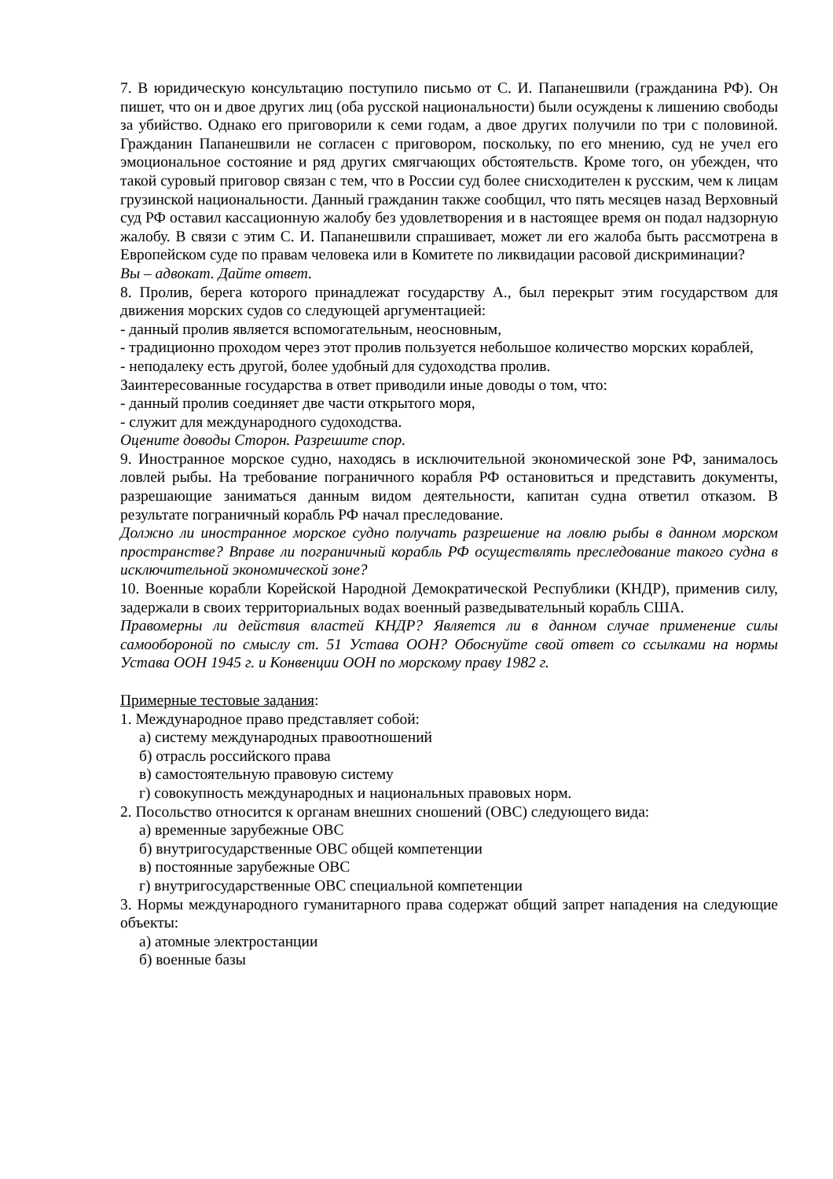7. В юридическую консультацию поступило письмо от С. И. Папанешвили (гражданина РФ). Он пишет, что он и двое других лиц (оба русской национальности) были осуждены к лишению свободы за убийство. Однако его приговорили к семи годам, а двое других получили по три с половиной. Гражданин Папанешвили не согласен с приговором, поскольку, по его мнению, суд не учел его эмоциональное состояние и ряд других смягчающих обстоятельств. Кроме того, он убежден, что такой суровый приговор связан с тем, что в России суд более снисходителен к русским, чем к лицам грузинской национальности. Данный гражданин также сообщил, что пять месяцев назад Верховный суд РФ оставил кассационную жалобу без удовлетворения и в настоящее время он подал надзорную жалобу. В связи с этим С. И. Папанешвили спрашивает, может ли его жалоба быть рассмотрена в Европейском суде по правам человека или в Комитете по ликвидации расовой дискриминации?
Вы – адвокат. Дайте ответ.
8. Пролив, берега которого принадлежат государству А., был перекрыт этим государством для движения морских судов со следующей аргументацией:
- данный пролив является вспомогательным, неосновным,
- традиционно проходом через этот пролив пользуется небольшое количество морских кораблей,
- неподалеку есть другой, более удобный для судоходства пролив.
Заинтересованные государства в ответ приводили иные доводы о том, что:
- данный пролив соединяет две части открытого моря,
- служит для международного судоходства.
Оцените доводы Сторон. Разрешите спор.
9. Иностранное морское судно, находясь в исключительной экономической зоне РФ, занималось ловлей рыбы. На требование пограничного корабля РФ остановиться и представить документы, разрешающие заниматься данным видом деятельности, капитан судна ответил отказом. В результате пограничный корабль РФ начал преследование.
Должно ли иностранное морское судно получать разрешение на ловлю рыбы в данном морском пространстве? Вправе ли пограничный корабль РФ осуществлять преследование такого судна в исключительной экономической зоне?
10. Военные корабли Корейской Народной Демократической Республики (КНДР), применив силу, задержали в своих территориальных водах военный разведывательный корабль США.
Правомерны ли действия властей КНДР? Является ли в данном случае применение силы самообороной по смыслу ст. 51 Устава ООН? Обоснуйте свой ответ со ссылками на нормы Устава ООН 1945 г. и Конвенции ООН по морскому праву 1982 г.
Примерные тестовые задания:
1. Международное право представляет собой:
а) систему международных правоотношений
б) отрасль российского права
в) самостоятельную правовую систему
г) совокупность международных и национальных правовых норм.
2. Посольство относится к органам внешних сношений (ОВС) следующего вида:
а) временные зарубежные ОВС
б) внутригосударственные ОВС общей компетенции
в) постоянные зарубежные ОВС
г) внутригосударственные ОВС специальной компетенции
3. Нормы международного гуманитарного права содержат общий запрет нападения на следующие объекты:
а) атомные электростанции
б) военные базы